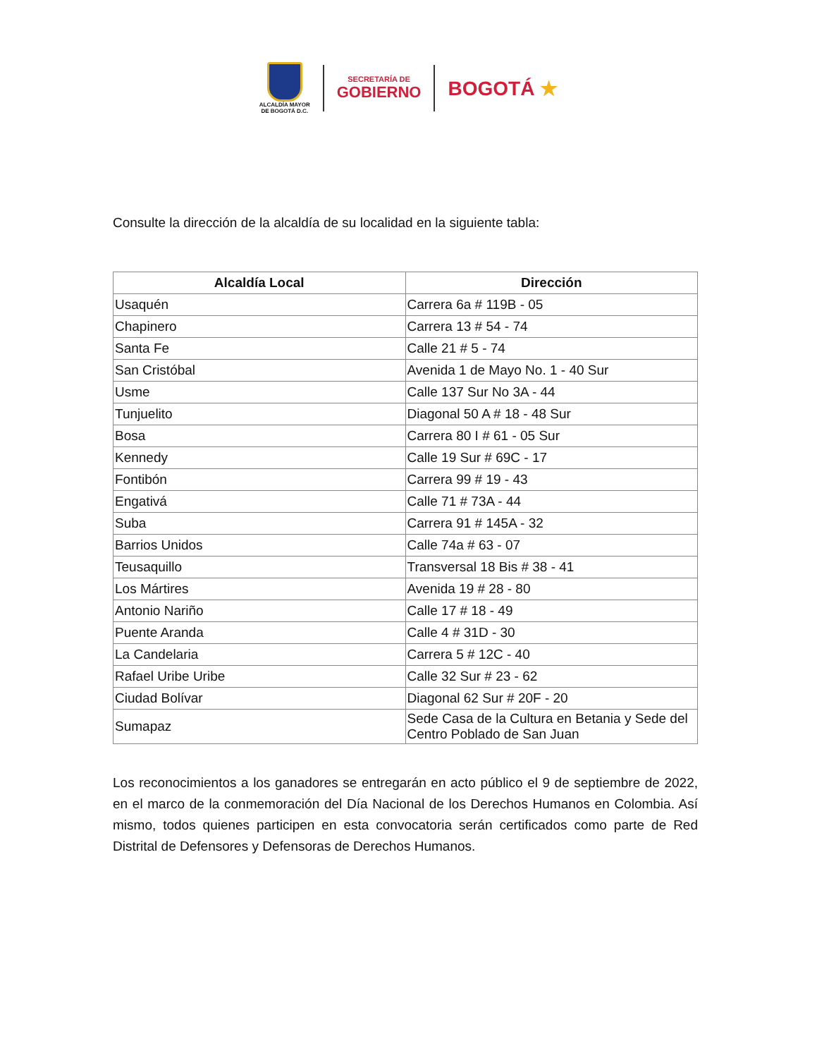ALCALDÍA MAYOR
DE BOGOTÁ D.C.
SECRETARÍA DE
GOBIERNO
BOGOTÁ ★
Consulte la dirección de la alcaldía de su localidad en la siguiente tabla:
| Alcaldía Local | Dirección |
| --- | --- |
| Usaquén | Carrera 6a # 119B - 05 |
| Chapinero | Carrera 13 # 54 - 74 |
| Santa Fe | Calle 21 # 5 - 74 |
| San Cristóbal | Avenida 1 de Mayo No. 1 - 40 Sur |
| Usme | Calle 137 Sur No 3A - 44 |
| Tunjuelito | Diagonal 50 A # 18 - 48 Sur |
| Bosa | Carrera 80 I # 61 - 05 Sur |
| Kennedy | Calle 19 Sur # 69C - 17 |
| Fontibón | Carrera 99 # 19 - 43 |
| Engativá | Calle 71 # 73A - 44 |
| Suba | Carrera 91 # 145A - 32 |
| Barrios Unidos | Calle 74a # 63 - 07 |
| Teusaquillo | Transversal 18 Bis # 38 - 41 |
| Los Mártires | Avenida 19 # 28 - 80 |
| Antonio Nariño | Calle 17 # 18 - 49 |
| Puente Aranda | Calle 4 # 31D - 30 |
| La Candelaria | Carrera 5 # 12C - 40 |
| Rafael Uribe Uribe | Calle 32 Sur # 23 - 62 |
| Ciudad Bolívar | Diagonal 62 Sur # 20F - 20 |
| Sumapaz | Sede Casa de la Cultura en Betania y Sede del Centro Poblado de San Juan |
Los reconocimientos a los ganadores se entregarán en acto público el 9 de septiembre de 2022, en el marco de la conmemoración del Día Nacional de los Derechos Humanos en Colombia. Así mismo, todos quienes participen en esta convocatoria serán certificados como parte de Red Distrital de Defensores y Defensoras de Derechos Humanos.